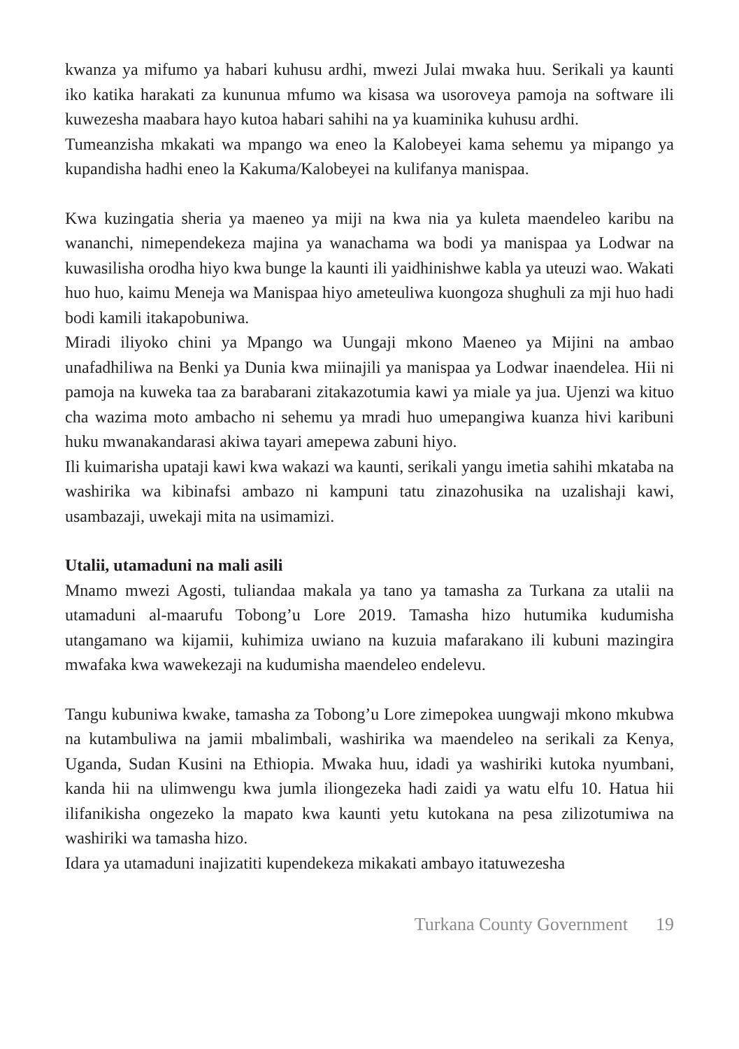kwanza ya mifumo ya habari kuhusu ardhi, mwezi Julai mwaka huu. Serikali ya kaunti iko katika harakati za kununua mfumo wa kisasa wa usoroveya pamoja na software ili kuwezesha maabara hayo kutoa habari sahihi na ya kuaminika kuhusu ardhi.
Tumeanzisha mkakati wa mpango wa eneo la Kalobeyei kama sehemu ya mipango ya kupandisha hadhi eneo la Kakuma/Kalobeyei na kulifanya manispaa.
Kwa kuzingatia sheria ya maeneo ya miji na kwa nia ya kuleta maendeleo karibu na wananchi, nimependekeza majina ya wanachama wa bodi ya manispaa ya Lodwar na kuwasilisha orodha hiyo kwa bunge la kaunti ili yaidhinishwe kabla ya uteuzi wao. Wakati huo huo, kaimu Meneja wa Manispaa hiyo ameteuliwa kuongoza shughuli za mji huo hadi bodi kamili itakapobuniwa.
Miradi iliyoko chini ya Mpango wa Uungaji mkono Maeneo ya Mijini na ambao unafadhiliwa na Benki ya Dunia kwa miinajili ya manispaa ya Lodwar inaendelea. Hii ni pamoja na kuweka taa za barabarani zitakazotumia kawi ya miale ya jua. Ujenzi wa kituo cha wazima moto ambacho ni sehemu ya mradi huo umepangiwa kuanza hivi karibuni huku mwanakandarasi akiwa tayari amepewa zabuni hiyo.
Ili kuimarisha upataji kawi kwa wakazi wa kaunti, serikali yangu imetia sahihi mkataba na washirika wa kibinafsi ambazo ni kampuni tatu zinazohusika na uzalishaji kawi, usambazaji, uwekaji mita na usimamizi.
Utalii, utamaduni na mali asili
Mnamo mwezi Agosti, tuliandaa makala ya tano ya tamasha za Turkana za utalii na utamaduni al-maarufu Tobong’u Lore 2019. Tamasha hizo hutumika kudumisha utangamano wa kijamii, kuhimiza uwiano na kuzuia mafarakano ili kubuni mazingira mwafaka kwa wawekezaji na kudumisha maendeleo endelevu.
Tangu kubuniwa kwake, tamasha za Tobong’u Lore zimepokea uungwaji mkono mkubwa na kutambuliwa na jamii mbalimbali, washirika wa maendeleo na serikali za Kenya, Uganda, Sudan Kusini na Ethiopia. Mwaka huu, idadi ya washiriki kutoka nyumbani, kanda hii na ulimwengu kwa jumla iliongezeka hadi zaidi ya watu elfu 10. Hatua hii ilifanikisha ongezeko la mapato kwa kaunti yetu kutokana na pesa zilizotumiwa na washiriki wa tamasha hizo.
Idara ya utamaduni inajizatiti kupendekeza mikakati ambayo itatuwezesha
Turkana County Government 19